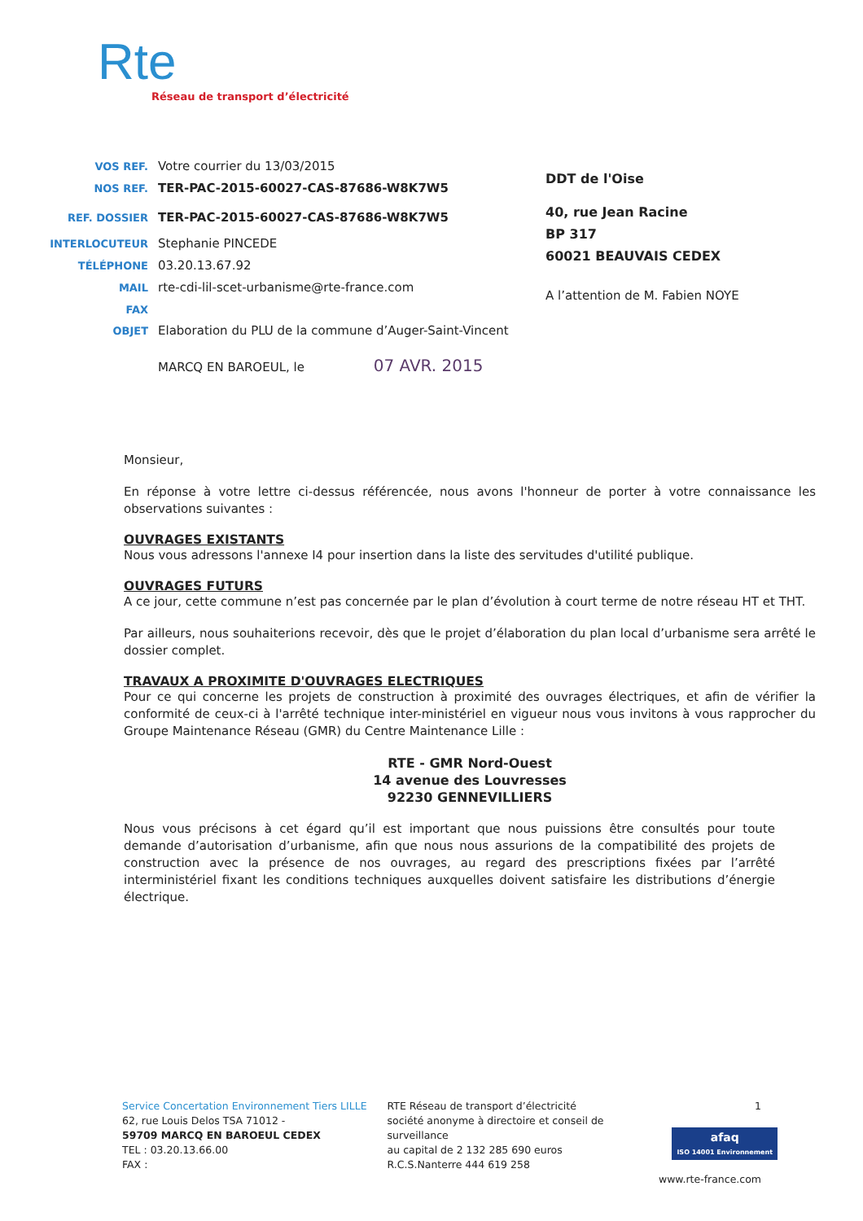Rte
Réseau de transport d’électricité
VOS REF. Votre courrier du 13/03/2015
NOS REF. TER-PAC-2015-60027-CAS-87686-W8K7W5
REF. DOSSIER TER-PAC-2015-60027-CAS-87686-W8K7W5
INTERLOCUTEUR Stephanie PINCEDE
TÉLÉPHONE 03.20.13.67.92
MAIL rte-cdi-lil-scet-urbanisme@rte-france.com
FAX
OBJET Elaboration du PLU de la commune d’Auger-Saint-Vincent
MARCQ EN BAROEUL, le 07 AVR. 2015
DDT de l'Oise
40, rue Jean Racine
BP 317
60021 BEAUVAIS CEDEX
A l’attention de M. Fabien NOYE
Monsieur,
En réponse à votre lettre ci-dessus référencée, nous avons l'honneur de porter à votre connaissance les observations suivantes :
OUVRAGES EXISTANTS
Nous vous adressons l'annexe I4 pour insertion dans la liste des servitudes d'utilité publique.
OUVRAGES FUTURS
A ce jour, cette commune n’est pas concernée par le plan d’évolution à court terme de notre réseau HT et THT.
Par ailleurs, nous souhaiterions recevoir, dès que le projet d’élaboration du plan local d’urbanisme sera arrêté le dossier complet.
TRAVAUX A PROXIMITE D'OUVRAGES ELECTRIQUES
Pour ce qui concerne les projets de construction à proximité des ouvrages électriques, et afin de vérifier la conformité de ceux-ci à l'arrêté technique inter-ministériel en vigueur nous vous invitons à vous rapprocher du Groupe Maintenance Réseau (GMR) du Centre Maintenance Lille :
RTE - GMR Nord-Ouest
14 avenue des Louvresses
92230 GENNEVILLIERS
Nous vous précisons à cet égard qu’il est important que nous puissions être consultés pour toute demande d’autorisation d’urbanisme, afin que nous nous assurions de la compatibilité des projets de construction avec la présence de nos ouvrages, au regard des prescriptions fixées par l’arrêté interministériel fixant les conditions techniques auxquelles doivent satisfaire les distributions d’énergie électrique.
Service Concertation Environnement Tiers LILLE
62, rue Louis Delos TSA 71012 -
59709 MARCQ EN BAROEUL CEDEX
TEL : 03.20.13.66.00
FAX :
RTE Réseau de transport d’électricité
société anonyme à directoire et conseil de
surveillance
au capital de 2 132 285 690 euros
R.C.S.Nanterre 444 619 258
1
www.rte-france.com
afaq
ISO 14001 Environnement